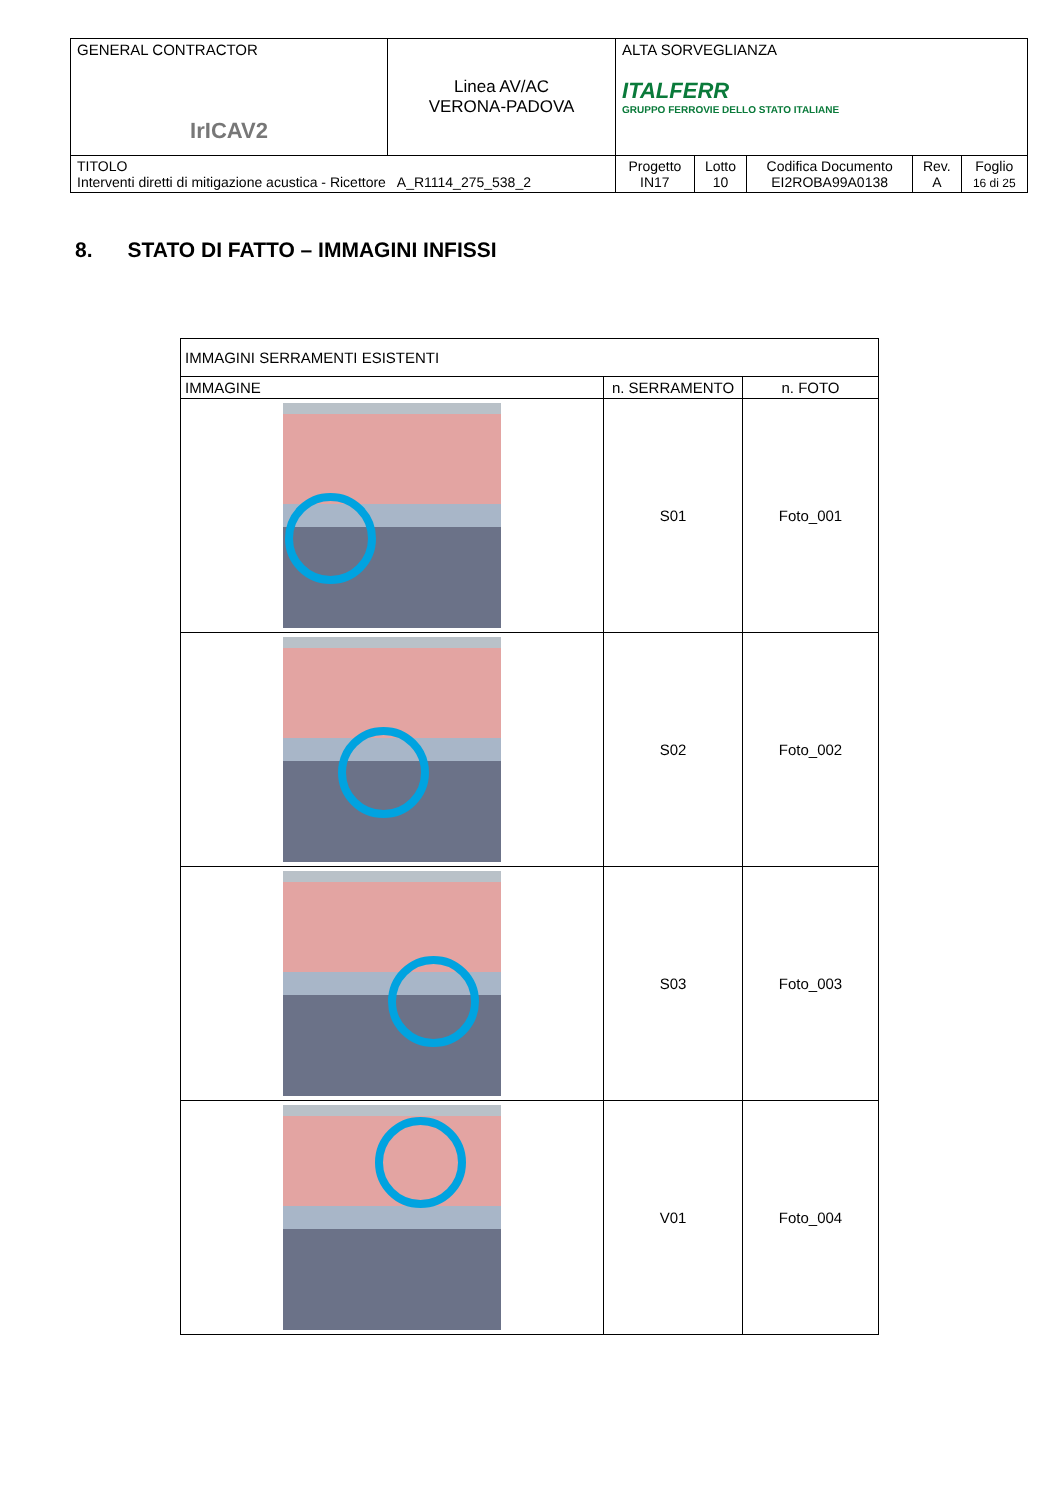| GENERAL CONTRACTOR IrICAV2 | Linea AV/AC VERONA-PADOVA | ALTA SORVEGLIANZA ITALFERR GRUPPO FERROVIE DELLO STATO ITALIANE | | | | |
| TITOLO Interventi diretti di mitigazione acustica - Ricettore A_R1114_275_538_2 | | Progetto IN17 | Lotto 10 | Codifica Documento EI2ROBA99A0138 | Rev. A | Foglio 16 di 25 |
8. STATO DI FATTO – IMMAGINI INFISSI
| IMMAGINI SERRAMENTI ESISTENTI | | |
| IMMAGINE | n. SERRAMENTO | n. FOTO |
| | S01 | Foto_001 |
| | S02 | Foto_002 |
| | S03 | Foto_003 |
| | V01 | Foto_004 |